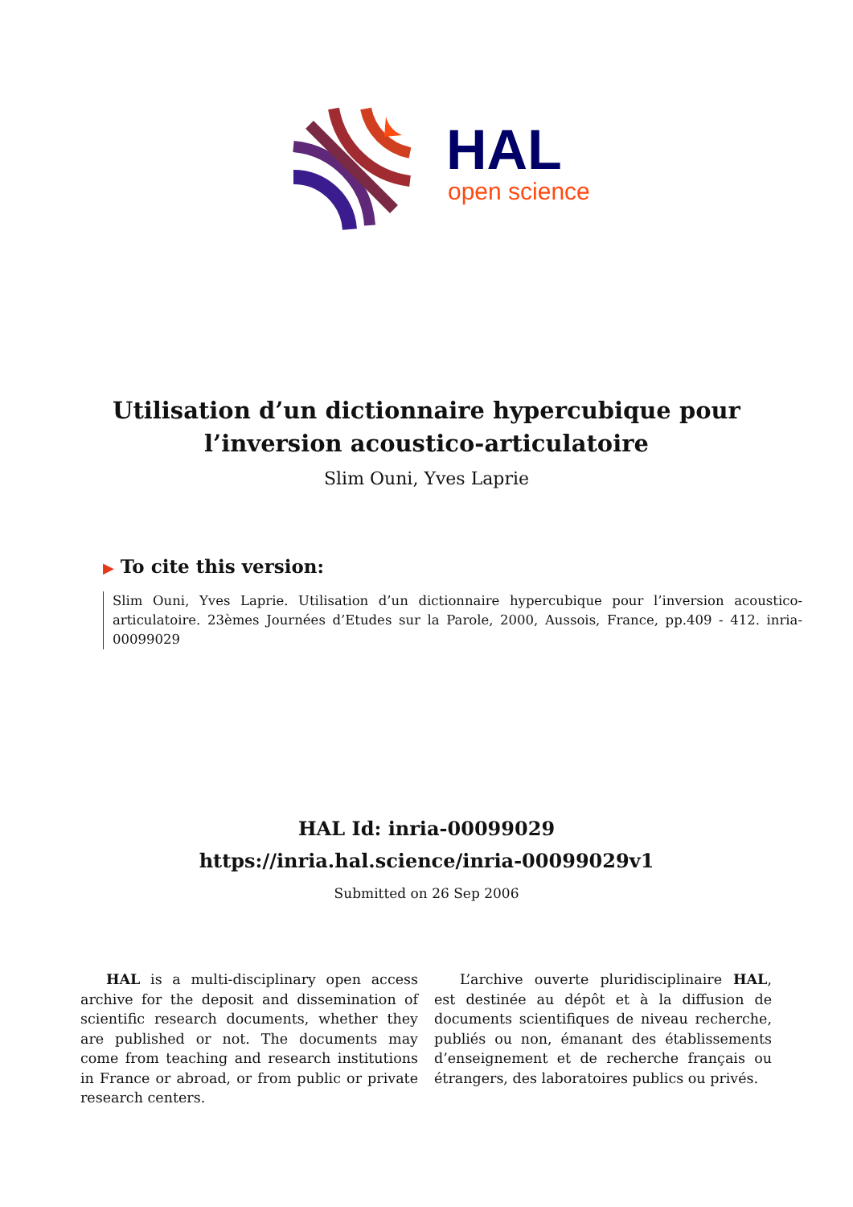HAL
open science
Utilisation d’un dictionnaire hypercubique pour
l’inversion acoustico-articulatoire
Slim Ouni, Yves Laprie
▶ To cite this version:
Slim Ouni, Yves Laprie. Utilisation d’un dictionnaire hypercubique pour l’inversion acoustico-articulatoire. 23èmes Journées d’Etudes sur la Parole, 2000, Aussois, France, pp.409 - 412. inria-00099029
HAL Id: inria-00099029
https://inria.hal.science/inria-00099029v1
Submitted on 26 Sep 2006
HAL is a multi-disciplinary open access archive for the deposit and dissemination of scientific research documents, whether they are published or not. The documents may come from teaching and research institutions in France or abroad, or from public or private research centers.
L’archive ouverte pluridisciplinaire HAL, est destinée au dépôt et à la diffusion de documents scientifiques de niveau recherche, publiés ou non, émanant des établissements d’enseignement et de recherche français ou étrangers, des laboratoires publics ou privés.